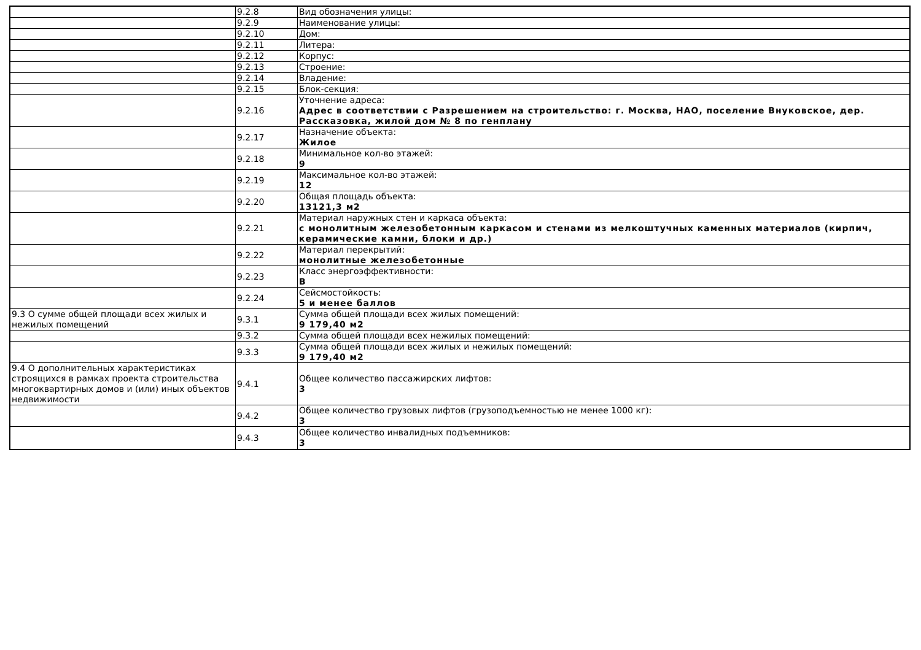| | 9.2.8 | Вид обозначения улицы: |
| | 9.2.9 | Наименование улицы: |
| | 9.2.10 | Дом: |
| | 9.2.11 | Литера: |
| | 9.2.12 | Корпус: |
| | 9.2.13 | Строение: |
| | 9.2.14 | Владение: |
| | 9.2.15 | Блок-секция: |
| | 9.2.16 | Уточнение адреса: Адрес в соответствии с Разрешением на строительство: г. Москва, НАО, поселение Внуковское, дер. Рассказовка, жилой дом № 8 по генплану |
| | 9.2.17 | Назначение объекта: Жилое |
| | 9.2.18 | Минимальное кол-во этажей: 9 |
| | 9.2.19 | Максимальное кол-во этажей: 12 |
| | 9.2.20 | Общая площадь объекта: 13121,3 м2 |
| | 9.2.21 | Материал наружных стен и каркаса объекта: с монолитным железобетонным каркасом и стенами из мелкоштучных каменных материалов (кирпич, керамические камни, блоки и др.) |
| | 9.2.22 | Материал перекрытий: монолитные железобетонные |
| | 9.2.23 | Класс энергоэффективности: B |
| | 9.2.24 | Сейсмостойкость: 5 и менее баллов |
| 9.3 О сумме общей площади всех жилых и нежилых помещений | 9.3.1 | Сумма общей площади всех жилых помещений: 9 179,40 м2 |
| | 9.3.2 | Сумма общей площади всех нежилых помещений: |
| | 9.3.3 | Сумма общей площади всех жилых и нежилых помещений: 9 179,40 м2 |
| 9.4 О дополнительных характеристиках строящихся в рамках проекта строительства многоквартирных домов и (или) иных объектов недвижимости | 9.4.1 | Общее количество пассажирских лифтов: 3 |
| | 9.4.2 | Общее количество грузовых лифтов (грузоподъемностью не менее 1000 кг): 3 |
| | 9.4.3 | Общее количество инвалидных подъемников: 3 |